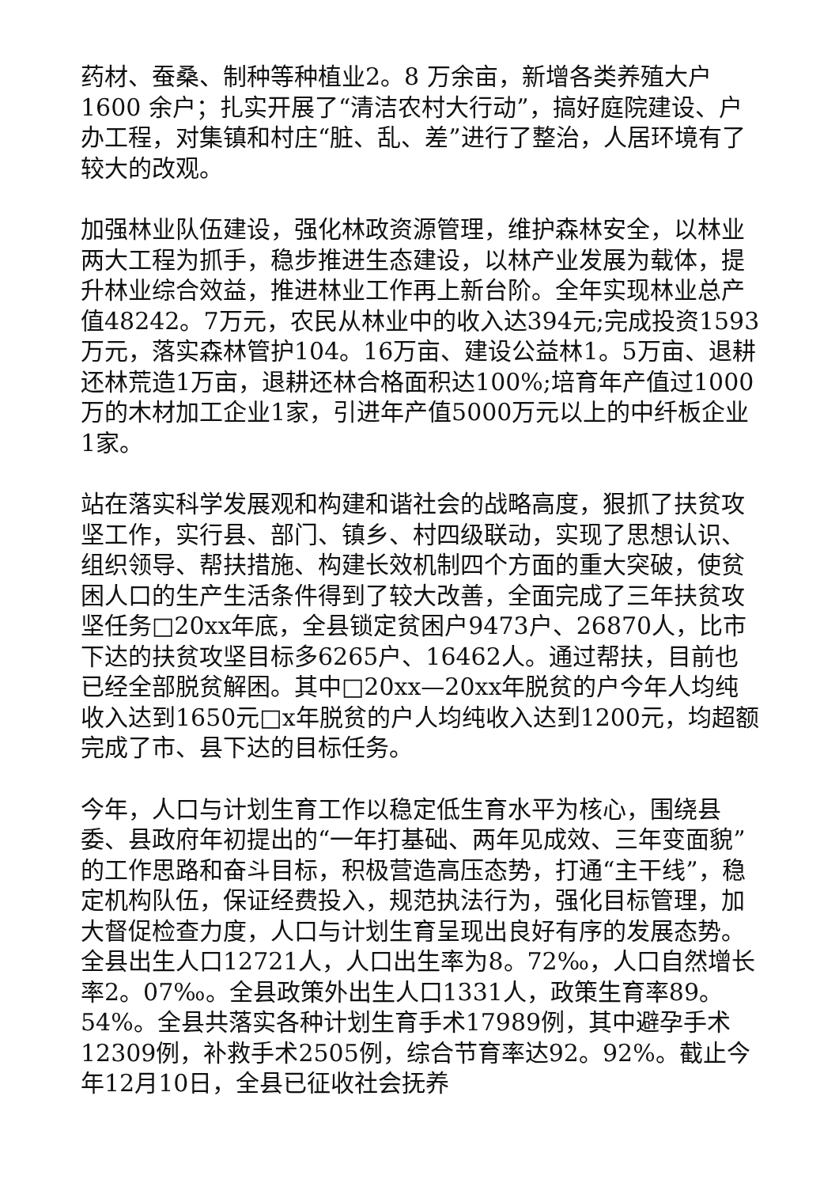药材、蚕桑、制种等种植业2。8 万余亩，新增各类养殖大户1600 余户；扎实开展了“清洁农村大行动”，搞好庭院建设、户办工程，对集镇和村庄“脏、乱、差”进行了整治，人居环境有了较大的改观。
加强林业队伍建设，强化林政资源管理，维护森林安全，以林业两大工程为抓手，稳步推进生态建设，以林产业发展为载体，提升林业综合效益，推进林业工作再上新台阶。全年实现林业总产值48242。7万元，农民从林业中的收入达394元;完成投资1593万元，落实森林管护104。16万亩、建设公益林1。5万亩、退耕还林荒造1万亩，退耕还林合格面积达100%;培育年产值过1000万的木材加工企业1家，引进年产值5000万元以上的中纤板企业1家。
站在落实科学发展观和构建和谐社会的战略高度，狠抓了扶贫攻坚工作，实行县、部门、镇乡、村四级联动，实现了思想认识、组织领导、帮扶措施、构建长效机制四个方面的重大突破，使贫困人口的生产生活条件得到了较大改善，全面完成了三年扶贫攻坚任务□20xx年底，全县锁定贫困户9473户、26870人，比市下达的扶贫攻坚目标多6265户、16462人。通过帮扶，目前也已经全部脱贫解困。其中□20xx—20xx年脱贫的户今年人均纯收入达到1650元□x年脱贫的户人均纯收入达到1200元，均超额完成了市、县下达的目标任务。
今年，人口与计划生育工作以稳定低生育水平为核心，围绕县委、县政府年初提出的“一年打基础、两年见成效、三年变面貌”的工作思路和奋斗目标，积极营造高压态势，打通“主干线”，稳定机构队伍，保证经费投入，规范执法行为，强化目标管理，加大督促检查力度，人口与计划生育呈现出良好有序的发展态势。全县出生人口12721人，人口出生率为8。72‰，人口自然增长率2。07‰。全县政策外出生人口1331人，政策生育率89。54%。全县共落实各种计划生育手术17989例，其中避孕手术12309例，补救手术2505例，综合节育率达92。92%。截止今年12月10日，全县已征收社会抚养